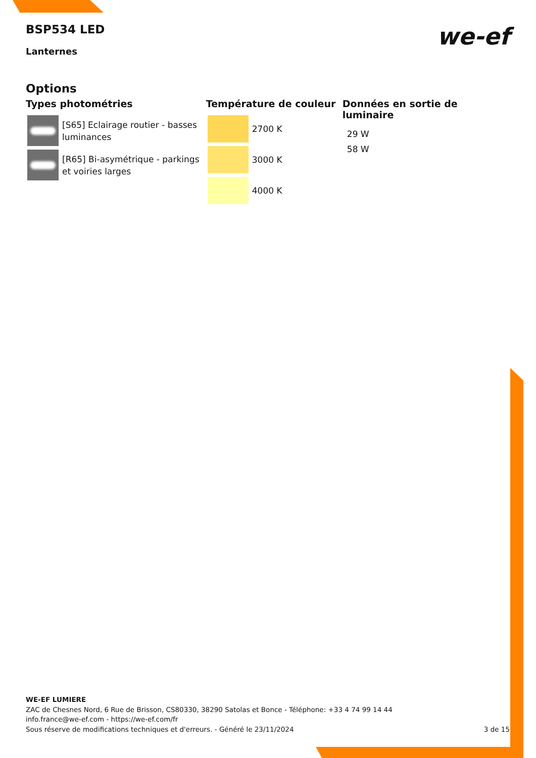BSP534 LED
Lanternes
we-ef
Options
Types photométries
[S65] Eclairage routier - basses luminances
[R65] Bi-asymétrique - parkings et voiries larges
Température de couleur
2700 K
3000 K
4000 K
Données en sortie de luminaire
29 W
58 W
WE-EF LUMIERE
ZAC de Chesnes Nord, 6 Rue de Brisson, CS80330, 38290 Satolas et Bonce - Téléphone: +33 4 74 99 14 44
info.france@we-ef.com - https://we-ef.com/fr
Sous réserve de modifications techniques et d'erreurs. - Généré le 23/11/2024 3 de 15